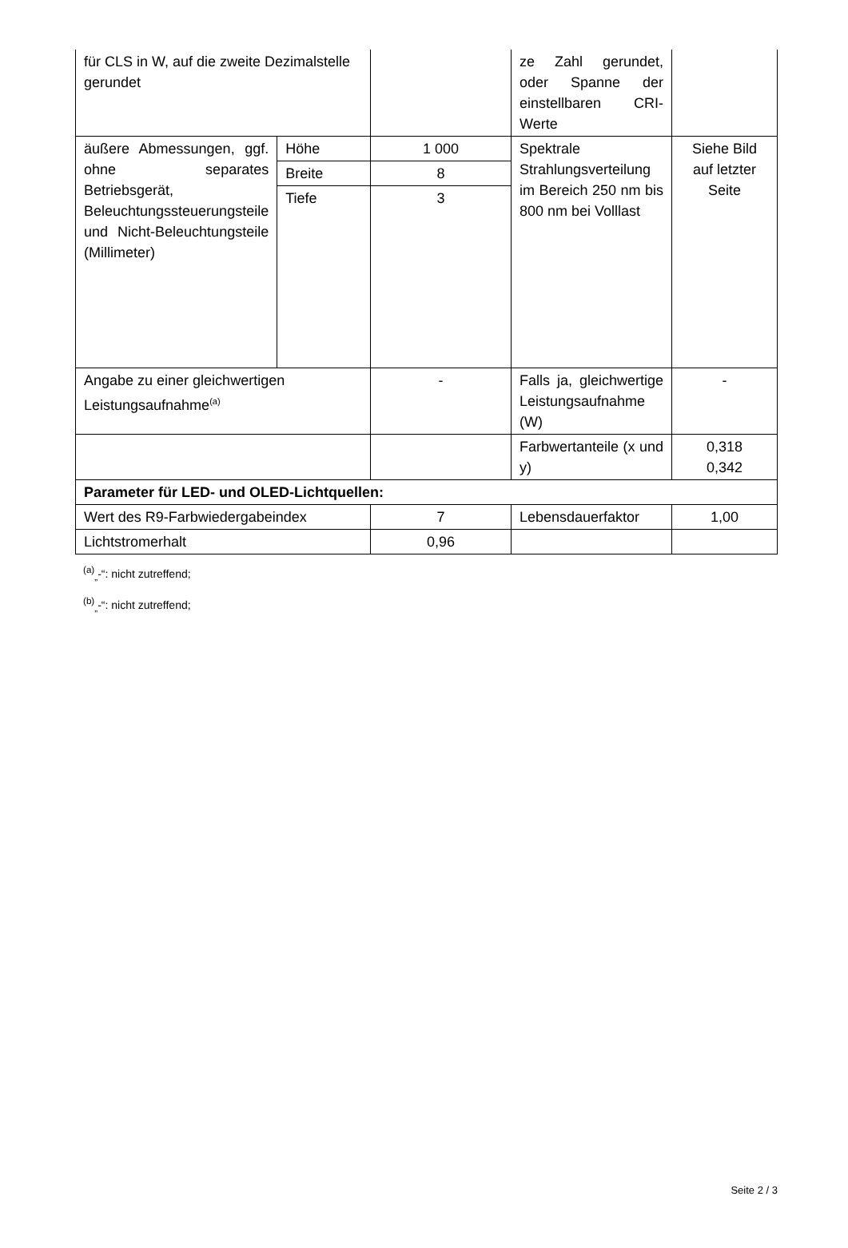| für CLS in W, auf die zweite Dezimalstelle gerundet | | | ze Zahl gerundet, oder Spanne der einstellbaren CRI-Werte | |
| äußere Abmessungen, ggf. ohne separates Betriebsgerät, Beleuchtungssteuerungsteile und Nicht-Beleuchtungsteile (Millimeter) | Höhe | 1 000 | Spektrale Strahlungsverteilung im Bereich 250 nm bis 800 nm bei Volllast | Siehe Bild auf letzter Seite |
| | Breite | 8 | | |
| | Tiefe | 3 | | |
| Angabe zu einer gleichwertigen Leistungsaufnahme<sup>(a)</sup> | | - | Falls ja, gleichwertige Leistungsaufnahme (W) | - |
| | | | Farbwertanteile (x und y) | 0,318 0,342 |
| Parameter für LED- und OLED-Lichtquellen: | | | | |
| Wert des R9-Farbwiedergabeindex | | 7 | Lebensdauerfaktor | 1,00 |
| Lichtstromerhalt | | 0,96 | | |
<sup>(a)</sup><sub>„</sub>-“: nicht zutreffend;
<sup>(b)</sup><sub>„</sub>-“: nicht zutreffend;
Seite 2 / 3